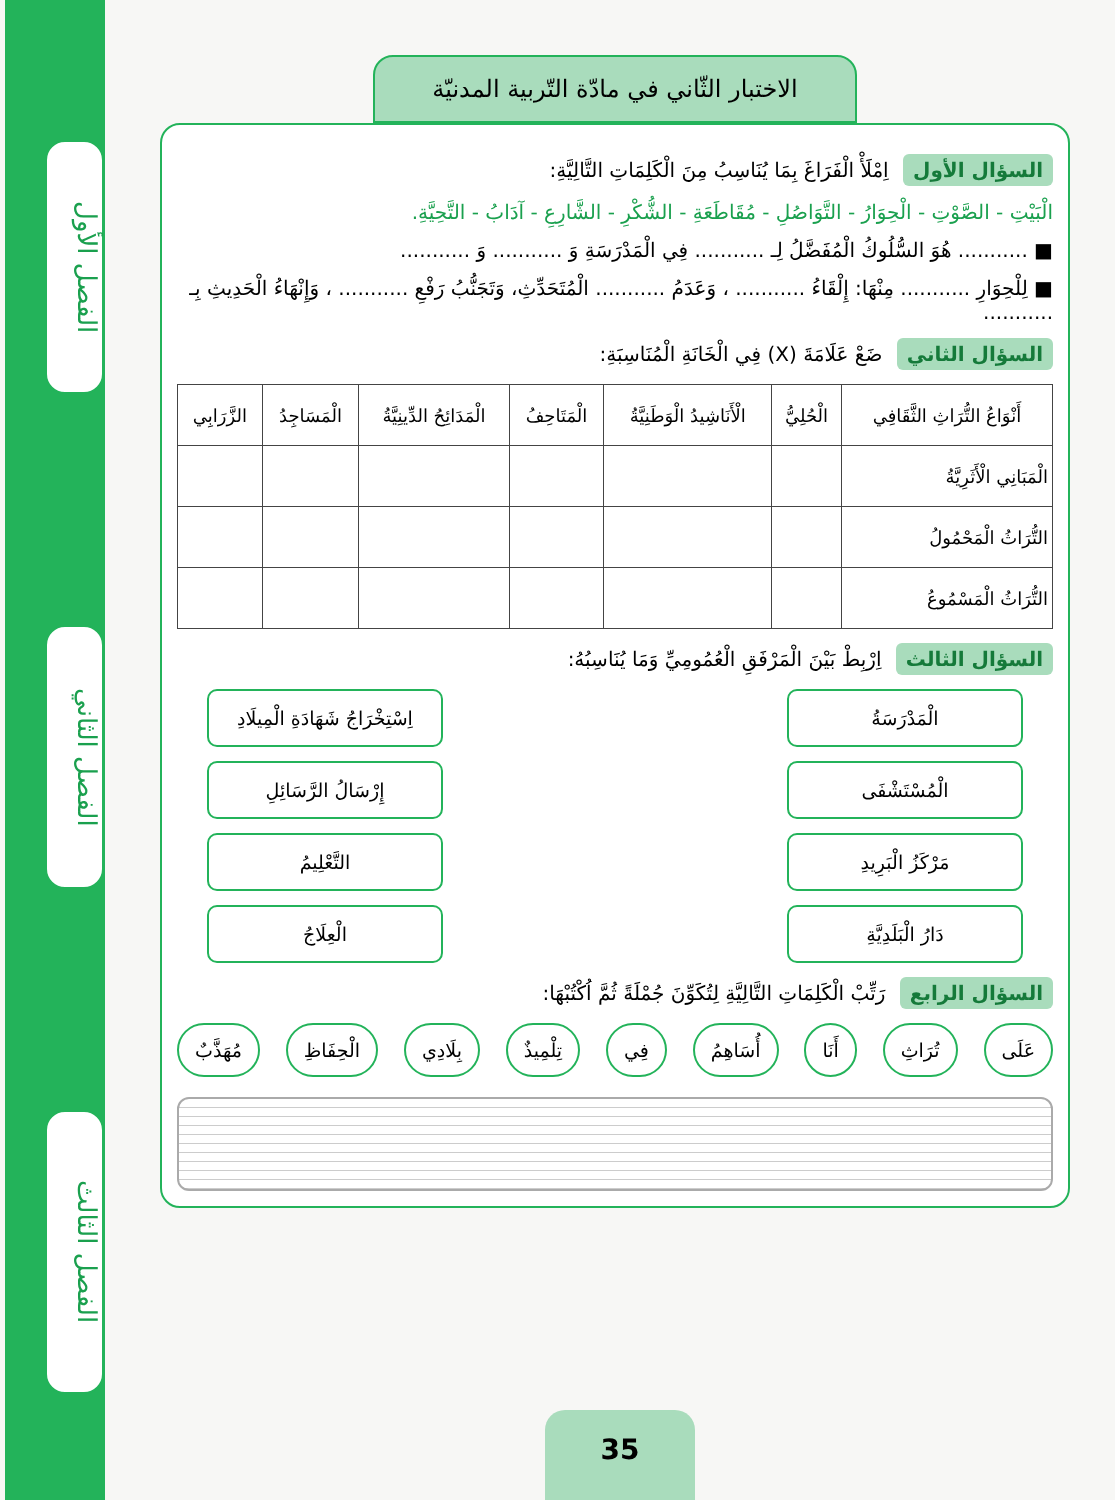الفصل الأول
الفصل الثاني
الفصل الثالث
الاختبار الثّاني في مادّة التّربية المدنيّة
السؤال الأول اِمْلَأْ الْفَرَاغَ بِمَا يُنَاسِبُ مِنَ الْكَلِمَاتِ التَّالِيَّةِ:
الْبَيْتِ - الصَّوْتِ - الْحِوَارُ - التَّوَاصُلِ - مُقَاطَعَةِ - الشُّكْرِ - الشَّارِعِ - آدَابُ - التَّحِيَّةِ.
■ ........... هُوَ السُّلُوكُ الْمُفَضَّلُ لِـ ........... فِي الْمَدْرَسَةِ وَ ........... وَ ...........
■ لِلْحِوَارِ ........... مِنْهَا: إِلْقَاءُ ........... ، وَعَدَمُ ........... الْمُتَحَدِّثِ، وَتَجَنُّبُ رَفْعِ ........... ، وَإِنْهَاءُ الْحَدِيثِ بِـ ...........
السؤال الثاني ضَعْ عَلَامَةَ (X) فِي الْخَانَةِ الْمُنَاسِبَةِ:
| أَنْوَاعُ التُّرَاثِ الثَّقَافِي | الْحُلِيُّ | الْأَنَاشِيدُ الْوَطَنِيَّةُ | الْمَتَاحِفُ | الْمَدَائِحُ الدِّينِيَّةُ | الْمَسَاجِدُ | الزَّرَابِي |
| --- | --- | --- | --- | --- | --- | --- |
| الْمَبَانِي الْأَثَرِيَّةُ | | | | | | |
| التُّرَاثُ الْمَحْمُولُ | | | | | | |
| التُّرَاثُ الْمَسْمُوعُ | | | | | | |
السؤال الثالث اِرْبِطْ بَيْنَ الْمَرْفَقِ الْعُمُومِيِّ وَمَا يُنَاسِبُهُ:
الْمَدْرَسَةُ اِسْتِخْرَاجُ شَهَادَةِ الْمِيلَادِ
الْمُسْتَشْفَى إِرْسَالُ الرَّسَائِلِ
مَرْكَزُ الْبَرِيدِ
التَّعْلِيمُ
دَارُ الْبَلَدِيَّةِ
الْعِلَاجُ
السؤال الرابع رَتِّبْ الْكَلِمَاتِ التَّالِيَّةِ لِتُكَوِّنَ جُمْلَةً ثُمَّ اُكْتُبْهَا:
عَلَى تُرَاثِ أَنَا أُسَاهِمُ فِي تِلْمِيذٌ بِلَادِي الْحِفَاظِ مُهَذَّبٌ
35